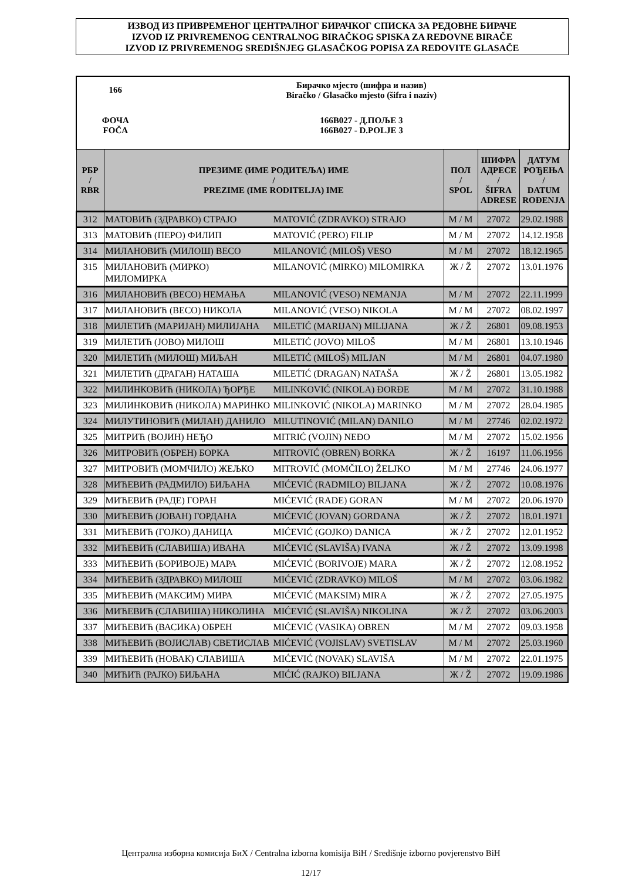ИЗВОД ИЗ ПРИВРЕМЕНОГ ЦЕНТРАЛНОГ БИРАЧКОГ СПИСКА ЗА РЕДОВНЕ БИРАЧЕ
IZVOD IZ PRIVREMENOG CENTRALNOG BIRAČKOG SPISKA ZA REDOVNE BIRAČE
IZVOD IZ PRIVREMENOG SREDIŠNJEG GLASAČKOG POPISA ZA REDOVITE GLASAČE
| 166 | Бирачко мјесто (шифра и назив) Biračko / Glasačko mjesto (šifra i naziv) |
| ФОЧА FOČA | 166B027 - Д.ПОЉЕ 3 166B027 - D.POLJE 3 |
| РБР / RBR | ПРЕЗИМЕ (ИМЕ РОДИТЕЉА) ИМЕ / PREZIME (IME RODITELJA) IME | | ПОЛ / SPOL | ШИФРА АДРЕСЕ / ŠIFRA ADRESE | ДАТУМ РОЂЕЊА / DATUM ROĐENJA |
| --- | --- | --- | --- | --- | --- |
| 312 | МАТОВИЋ (ЗДРАВКО) СТРАЈО | MATOVIĆ (ZDRAVKO) STRAJO | М / M | 27072 | 29.02.1988 |
| 313 | МАТОВИЋ (ПЕРО) ФИЛИП | MATOVIĆ (PERO) FILIP | М / M | 27072 | 14.12.1958 |
| 314 | МИЛАНОВИЋ (МИЛОШ) ВЕСО | MILANOVIĆ (MILOŠ) VESO | М / M | 27072 | 18.12.1965 |
| 315 | МИЛАНОВИЋ (МИРКО) МИЛОМИРКА | MILANOVIĆ (MIRKO) MILOMIRKA | Ж / Ž | 27072 | 13.01.1976 |
| 316 | МИЛАНОВИЋ (ВЕСО) НЕМАЊА | MILANOVIĆ (VESO) NEMANJA | М / M | 27072 | 22.11.1999 |
| 317 | МИЛАНОВИЋ (ВЕСО) НИКОЛА | MILANOVIĆ (VESO) NIKOLA | М / M | 27072 | 08.02.1997 |
| 318 | МИЛЕТИЋ (МАРИЈАН) МИЛИЈАНА | MILETIĆ (MARIJAN) MILIJANA | Ж / Ž | 26801 | 09.08.1953 |
| 319 | МИЛЕТИЋ (ЈОВО) МИЛОШ | MILETIĆ (JOVO) MILOŠ | М / M | 26801 | 13.10.1946 |
| 320 | МИЛЕТИЋ (МИЛОШ) МИЉАН | MILETIĆ (MILOŠ) MILJAN | М / M | 26801 | 04.07.1980 |
| 321 | МИЛЕТИЋ (ДРАГАН) НАТАША | MILETIĆ (DRAGAN) NATAŠA | Ж / Ž | 26801 | 13.05.1982 |
| 322 | МИЛИНКОВИЋ (НИКОЛА) ЂОРЂЕ | MILINKOVIĆ (NIKOLA) ĐORĐE | М / M | 27072 | 31.10.1988 |
| 323 | МИЛИНКОВИЋ (НИКОЛА) МАРИНКО | MILINKOVIĆ (NIKOLA) MARINKO | М / M | 27072 | 28.04.1985 |
| 324 | МИЛУТИНОВИЋ (МИЛАН) ДАНИЛО | MILUTINOVIĆ (MILAN) DANILO | М / M | 27746 | 02.02.1972 |
| 325 | МИТРИЋ (ВОЈИН) НЕЂО | MITRIĆ (VOJIN) NEĐO | М / M | 27072 | 15.02.1956 |
| 326 | МИТРОВИЋ (ОБРЕН) БОРКА | MITROVIĆ (OBREN) BORKA | Ж / Ž | 16197 | 11.06.1956 |
| 327 | МИТРОВИЋ (МОМЧИЛО) ЖЕЉКО | MITROVIĆ (MOMČILO) ŽELJKO | М / M | 27746 | 24.06.1977 |
| 328 | МИЋЕВИЋ (РАДМИЛО) БИЉАНА | MIĆEVIĆ (RADMILO) BILJANA | Ж / Ž | 27072 | 10.08.1976 |
| 329 | МИЋЕВИЋ (РАДЕ) ГОРАН | MIĆEVIĆ (RADE) GORAN | М / M | 27072 | 20.06.1970 |
| 330 | МИЋЕВИЋ (ЈОВАН) ГОРДАНА | MIĆEVIĆ (JOVAN) GORDANA | Ж / Ž | 27072 | 18.01.1971 |
| 331 | МИЋЕВИЋ (ГОЈКО) ДАНИЦА | MIĆEVIĆ (GOJKO) DANICA | Ж / Ž | 27072 | 12.01.1952 |
| 332 | МИЋЕВИЋ (СЛАВИША) ИВАНА | MIĆEVIĆ (SLAVIŠA) IVANA | Ж / Ž | 27072 | 13.09.1998 |
| 333 | МИЋЕВИЋ (БОРИВОЈЕ) МАРА | MIĆEVIĆ (BORIVOJE) MARA | Ж / Ž | 27072 | 12.08.1952 |
| 334 | МИЋЕВИЋ (ЗДРАВКО) МИЛОШ | MIĆEVIĆ (ZDRAVKO) MILOŠ | М / M | 27072 | 03.06.1982 |
| 335 | МИЋЕВИЋ (МАКСИМ) МИРА | MIĆEVIĆ (MAKSIM) MIRA | Ж / Ž | 27072 | 27.05.1975 |
| 336 | МИЋЕВИЋ (СЛАВИША) НИКОЛИНА | MIĆEVIĆ (SLAVIŠA) NIKOLINA | Ж / Ž | 27072 | 03.06.2003 |
| 337 | МИЋЕВИЋ (ВАСИКА) ОБРЕН | MIĆEVIĆ (VASIKA) OBREN | М / M | 27072 | 09.03.1958 |
| 338 | МИЋЕВИЋ (ВОЈИСЛАВ) СВЕТИСЛАВ | MIĆEVIĆ (VOJISLAV) SVETISLAV | М / M | 27072 | 25.03.1960 |
| 339 | МИЋЕВИЋ (НОВАК) СЛАВИША | MIĆEVIĆ (NOVAK) SLAVIŠA | М / M | 27072 | 22.01.1975 |
| 340 | МИЋИЋ (РАЈКО) БИЉАНА | MIĆIĆ (RAJKO) BILJANA | Ж / Ž | 27072 | 19.09.1986 |
Централна изборна комисија БиХ / Centralna izborna komisija BiH / Središnje izborno povjerenstvo BiH
12/17